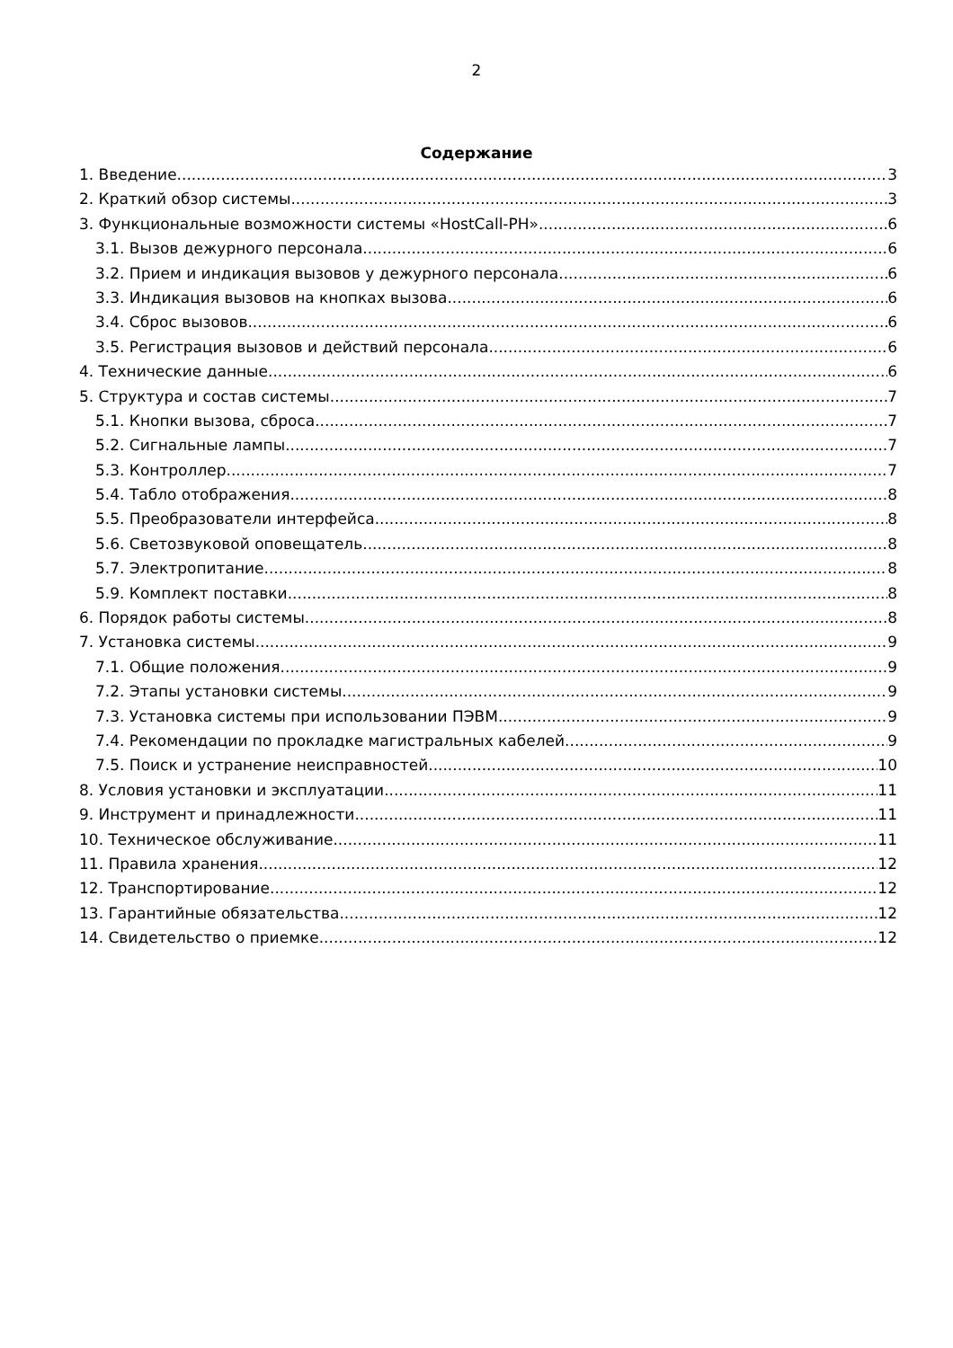2
Содержание
1. Введение 3
2. Краткий обзор системы 3
3. Функциональные возможности системы «HostCall-PH» 6
3.1. Вызов дежурного персонала 6
3.2. Прием и индикация вызовов у дежурного персонала 6
3.3. Индикация вызовов на кнопках вызова 6
3.4. Сброс вызовов 6
3.5. Регистрация вызовов и действий персонала 6
4. Технические данные 6
5. Структура и состав системы 7
5.1. Кнопки вызова, сброса 7
5.2. Сигнальные лампы 7
5.3. Контроллер 7
5.4. Табло отображения 8
5.5. Преобразователи интерфейса 8
5.6. Светозвуковой оповещатель 8
5.7. Электропитание 8
5.9. Комплект поставки 8
6. Порядок работы системы 8
7. Установка системы 9
7.1. Общие положения 9
7.2. Этапы установки системы 9
7.3. Установка системы при использовании ПЭВМ 9
7.4. Рекомендации по прокладке магистральных кабелей 9
7.5. Поиск и устранение неисправностей 10
8. Условия установки и эксплуатации 11
9. Инструмент и принадлежности 11
10. Техническое обслуживание 11
11. Правила хранения 12
12. Транспортирование 12
13. Гарантийные обязательства 12
14. Свидетельство о приемке 12